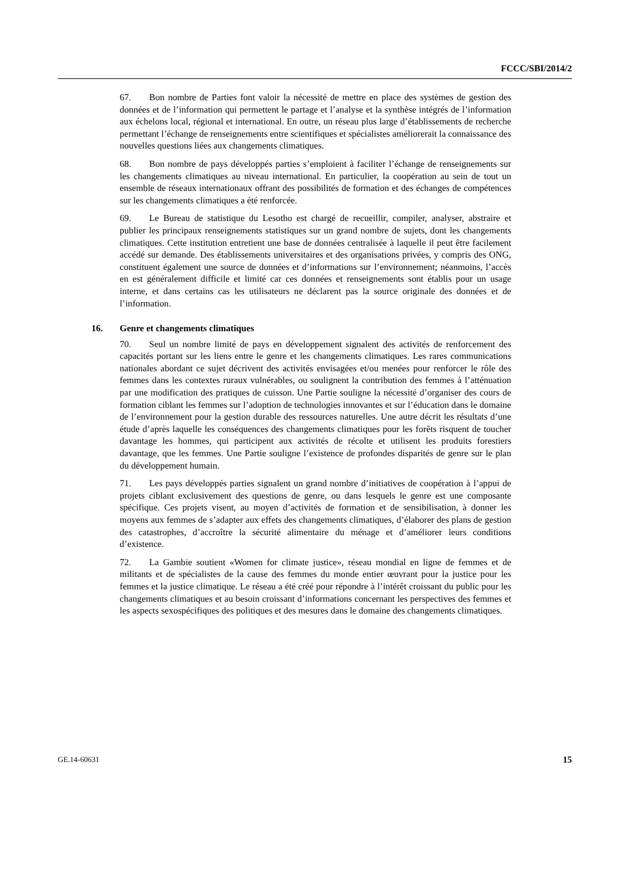FCCC/SBI/2014/2
67. Bon nombre de Parties font valoir la nécessité de mettre en place des systèmes de gestion des données et de l’information qui permettent le partage et l’analyse et la synthèse intégrés de l’information aux échelons local, régional et international. En outre, un réseau plus large d’établissements de recherche permettant l’échange de renseignements entre scientifiques et spécialistes améliorerait la connaissance des nouvelles questions liées aux changements climatiques.
68. Bon nombre de pays développés parties s’emploient à faciliter l’échange de renseignements sur les changements climatiques au niveau international. En particulier, la coopération au sein de tout un ensemble de réseaux internationaux offrant des possibilités de formation et des échanges de compétences sur les changements climatiques a été renforcée.
69. Le Bureau de statistique du Lesotho est chargé de recueillir, compiler, analyser, abstraire et publier les principaux renseignements statistiques sur un grand nombre de sujets, dont les changements climatiques. Cette institution entretient une base de données centralisée à laquelle il peut être facilement accédé sur demande. Des établissements universitaires et des organisations privées, y compris des ONG, constituent également une source de données et d’informations sur l’environnement; néanmoins, l’accès en est généralement difficile et limité car ces données et renseignements sont établis pour un usage interne, et dans certains cas les utilisateurs ne déclarent pas la source originale des données et de l’information.
16. Genre et changements climatiques
70. Seul un nombre limité de pays en développement signalent des activités de renforcement des capacités portant sur les liens entre le genre et les changements climatiques. Les rares communications nationales abordant ce sujet décrivent des activités envisagées et/ou menées pour renforcer le rôle des femmes dans les contextes ruraux vulnérables, ou soulignent la contribution des femmes à l’atténuation par une modification des pratiques de cuisson. Une Partie souligne la nécessité d’organiser des cours de formation ciblant les femmes sur l’adoption de technologies innovantes et sur l’éducation dans le domaine de l’environnement pour la gestion durable des ressources naturelles. Une autre décrit les résultats d’une étude d’après laquelle les conséquences des changements climatiques pour les forêts risquent de toucher davantage les hommes, qui participent aux activités de récolte et utilisent les produits forestiers davantage, que les femmes. Une Partie souligne l’existence de profondes disparités de genre sur le plan du développement humain.
71. Les pays développés parties signalent un grand nombre d’initiatives de coopération à l’appui de projets ciblant exclusivement des questions de genre, ou dans lesquels le genre est une composante spécifique. Ces projets visent, au moyen d’activités de formation et de sensibilisation, à donner les moyens aux femmes de s’adapter aux effets des changements climatiques, d’élaborer des plans de gestion des catastrophes, d’accroître la sécurité alimentaire du ménage et d’améliorer leurs conditions d’existence.
72. La Gambie soutient «Women for climate justice», réseau mondial en ligne de femmes et de militants et de spécialistes de la cause des femmes du monde entier œuvrant pour la justice pour les femmes et la justice climatique. Le réseau a été créé pour répondre à l’intérêt croissant du public pour les changements climatiques et au besoin croissant d’informations concernant les perspectives des femmes et les aspects sexospécifiques des politiques et des mesures dans le domaine des changements climatiques.
GE.14-60631 15